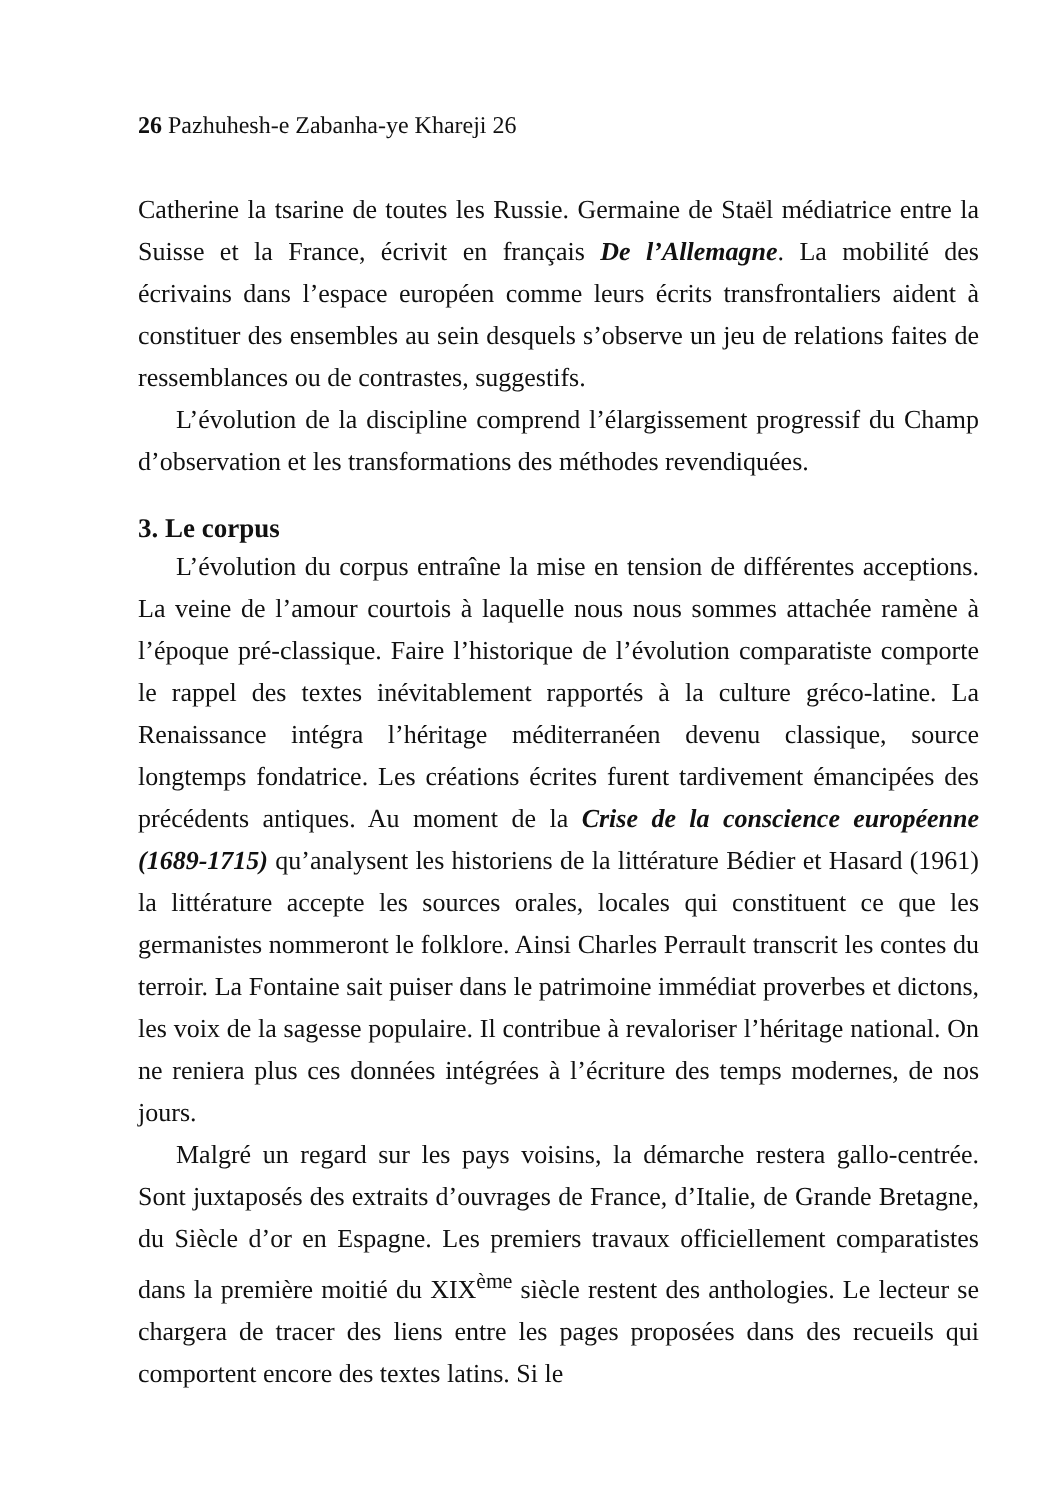26 Pazhuhesh-e Zabanha-ye Khareji 26
Catherine la tsarine de toutes les Russie. Germaine de Staël médiatrice entre la Suisse et la France, écrivit en français De l’Allemagne. La mobilité des écrivains dans l’espace européen comme leurs écrits transfrontaliers aident à constituer des ensembles au sein desquels s’observe un jeu de relations faites de ressemblances ou de contrastes, suggestifs.
L’évolution de la discipline comprend l’élargissement progressif du Champ d’observation et les transformations des méthodes revendiquées.
3. Le corpus
L’évolution du corpus entraîne la mise en tension de différentes acceptions. La veine de l’amour courtois à laquelle nous nous sommes attachée ramène à l’époque pré-classique. Faire l’historique de l’évolution comparatiste comporte le rappel des textes inévitablement rapportés à la culture gréco-latine. La Renaissance intégra l’héritage méditerranéen devenu classique, source longtemps fondatrice. Les créations écrites furent tardivement émancipées des précédents antiques. Au moment de la Crise de la conscience européenne (1689-1715) qu’analysent les historiens de la littérature Bédier et Hasard (1961) la littérature accepte les sources orales, locales qui constituent ce que les germanistes nommeront le folklore. Ainsi Charles Perrault transcrit les contes du terroir. La Fontaine sait puiser dans le patrimoine immédiat proverbes et dictons, les voix de la sagesse populaire. Il contribue à revaloriser l’héritage national. On ne reniera plus ces données intégrées à l’écriture des temps modernes, de nos jours.
Malgré un regard sur les pays voisins, la démarche restera gallo-centrée. Sont juxtaposés des extraits d’ouvrages de France, d’Italie, de Grande Bretagne, du Siècle d’or en Espagne. Les premiers travaux officiellement comparatistes dans la première moitié du XIX<sup>ème</sup> siècle restent des anthologies. Le lecteur se chargera de tracer des liens entre les pages proposées dans des recueils qui comportent encore des textes latins. Si le